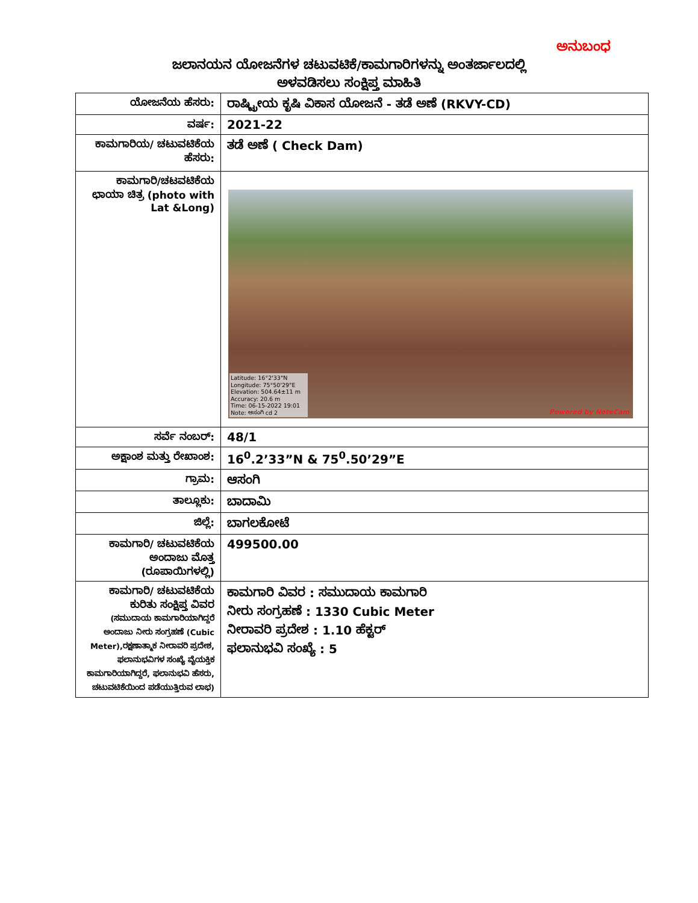ಅನುಬಂಧ
ಜಲಾನಯನ ಯೋಜನೆಗಳ ಚಟುವಟಿಕೆ/ಕಾಮಗಾರಿಗಳನ್ನು ಅಂತರ್ಜಾಲದಲ್ಲಿ
ಅಳವಡಿಸಲು ಸಂಕ್ಷಿಪ್ತ ಮಾಹಿತಿ
| ಯೋಜನೆಯ ಹೆಸರು: | ರಾಷ್ಟ್ರೀಯ ಕೃಷಿ ವಿಕಾಸ ಯೋಜನೆ - ತಡೆ ಅಣೆ (RKVY-CD) |
| ವರ್ಷ: | 2021-22 |
| ಕಾಮಗಾರಿಯ/ ಚಟುವಟಿಕೆಯ ಹೆಸರು: | ತಡೆ ಅಣೆ ( Check Dam) |
| ಕಾಮಗಾರಿ/ಚಟವಟಿಕೆಯ ಛಾಯಾ ಚಿತ್ರ (photo with Lat &Long) | Latitude: 16°2'33"N Longitude: 75°50'29"E Elevation: 504.64±11 m Accuracy: 20.6 m Time: 06-15-2022 19:01 Note: ಆಸಂಗಿ cd 2 Powered by NoteCam |
| ಸರ್ವೆ ನಂಬರ್: | 48/1 |
| ಅಕ್ಷಾಂಶ ಮತ್ತು ರೇಖಾಂಶ: | 16<sup>0</sup>.2’33”N & 75<sup>0</sup>.50’29”E |
| ಗ್ರಾಮ: | ಆಸಂಗಿ |
| ತಾಲ್ಲೂಕು: | ಬಾದಾಮಿ |
| ಜಿಲ್ಲೆ: | ಬಾಗಲಕೋಟೆ |
| ಕಾಮಗಾರಿ/ ಚಟುವಟಿಕೆಯ ಅಂದಾಜು ಮೊತ್ತ (ರೂಪಾಯಿಗಳಲ್ಲಿ) | 499500.00 |
| ಕಾಮಗಾರಿ/ ಚಟುವಟಿಕೆಯ ಕುರಿತು ಸಂಕ್ಷಿಪ್ತ ವಿವರ (ಸಮುದಾಯ ಕಾಮಗಾರಿಯಾಗಿದ್ದರೆ ಅಂದಾಜು ನೀರು ಸಂಗ್ರಹಣೆ (Cubic Meter),ರಕ್ಷಣಾತ್ಮಾಕ ನೀರಾವರಿ ಪ್ರದೇಶ, ಫಲಾನುಭವಿಗಳ ಸಂಖ್ಯೆ ವೈಯಕ್ತಿಕ ಕಾಮಗಾರಿಯಾಗಿದ್ದರೆ, ಫಲಾನುಭವಿ ಹೆಸರು, ಚಟುವಟಿಕೆಯಿಂದ ಪಡೆಯುತ್ತಿರುವ ಲಾಭ) | ಕಾಮಗಾರಿ ವಿವರ : ಸಮುದಾಯ ಕಾಮಗಾರಿ ನೀರು ಸಂಗ್ರಹಣೆ : 1330 Cubic Meter ನೀರಾವರಿ ಪ್ರದೇಶ : 1.10 ಹೆಕ್ಟರ್ ಫಲಾನುಭವಿ ಸಂಖ್ಯೆ : 5 |